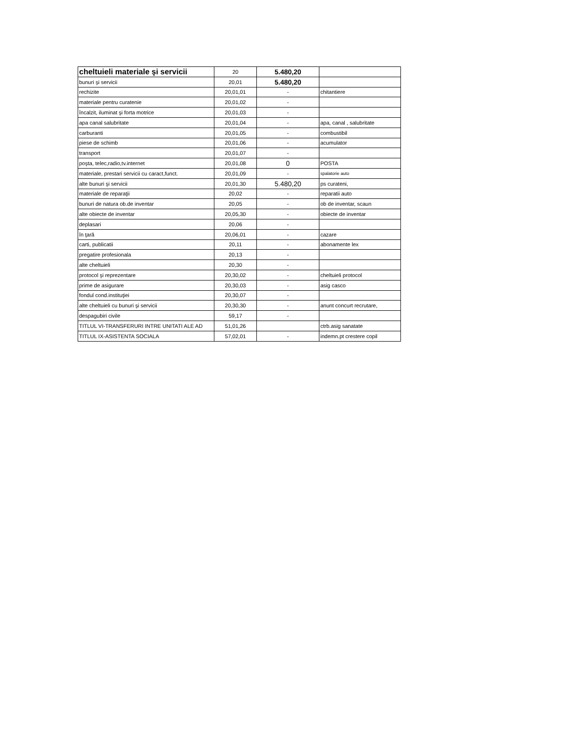| cheltuieli materiale şi servicii | 20 | 5.480,20 | |
| bunuri şi servicii | 20,01 | 5.480,20 | |
| rechizite | 20,01,01 | - | chitantiere |
| materiale pentru curatenie | 20,01,02 | - | |
| încalzit, iluminat şi forta motrice | 20,01,03 | - | |
| apa canal salubritate | 20,01,04 | - | apa, canal , salubritate |
| carburanti | 20,01,05 | - | combustibil |
| piese de schimb | 20,01,06 | - | acumulator |
| transport | 20,01,07 | - | |
| poşta, telec,radio,tv.internet | 20,01,08 | 0 | POSTA |
| materiale, prestari servicii cu caract,funct. | 20,01,09 | - | spalatorie auto |
| alte bunuri şi servicii | 20,01,30 | 5.480,20 | ps curateni, |
| materiale de reparaţii | 20,02 | - | reparatii auto |
| bunuri de natura ob.de inventar | 20,05 | - | ob de inventar, scaun |
| alte obiecte de inventar | 20,05,30 | - | obiecte de inventar |
| deplasari | 20,06 | - | |
| în ţară | 20,06,01 | - | cazare |
| carti, publicatii | 20,11 | - | abonamente lex |
| pregatire profesionala | 20,13 | - | |
| alte cheltuieli | 20,30 | - | |
| protocol şi reprezentare | 20,30,02 | - | cheltuieli protocol |
| prime de asigurare | 20,30,03 | - | asig casco |
| fondul cond.instituţiei | 20,30,07 | - | |
| alte cheltuieli cu bunuri şi servicii | 20,30,30 | - | anunt concurt recrutare, |
| despagubiri civile | 59,17 | - | |
| TITLUL VI-TRANSFERURI INTRE UNITATI ALE AD | 51,01,26 | | ctrb.asig sanatate |
| TITLUL IX-ASISTENTA SOCIALA | 57,02,01 | - | indemn.pt crestere copil |